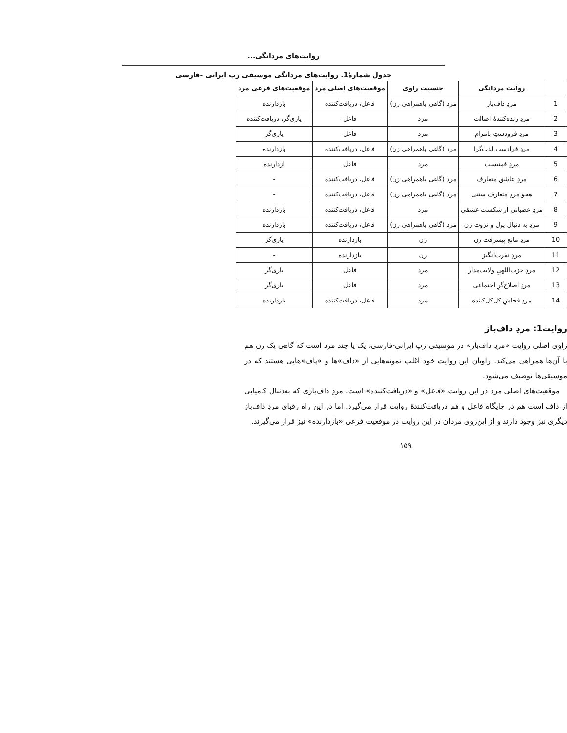روایت‌های مردانگی...
جدول شمارۀ1. روایت‌های مردانگی موسیقی رپ ایرانی -فارسی
| | روایت مردانگی | جنسیت راوی | موقعیت‌های اصلی مرد | موقعیت‌های فرعی مرد |
| --- | --- | --- | --- | --- |
| 1 | مردِ داف‌باز | مرد (گاهی باهمراهی زن) | فاعل، دریافت‌کننده | بازدارنده |
| 2 | مردِ زنده‌کنندۀ اصالت | مرد | فاعل | یاری‌گر، دریافت‌کننده |
| 3 | مردِ فرودستِ بامرام | مرد | فاعل | یاری‌گر |
| 4 | مردِ فرادست لذت‌گرا | مرد (گاهی باهمراهی زن) | فاعل، دریافت‌کننده | بازدارنده |
| 5 | مردِ فمنیست | مرد | فاعل | ازدارنده |
| 6 | مردِ عاشق متعارف | مرد (گاهی باهمراهی زن) | فاعل، دریافت‌کننده | - |
| 7 | هجو مردِ متعارف سنتی | مرد (گاهی باهمراهی زن) | فاعل، دریافت‌کننده | - |
| 8 | مردِ عصبانی از شکست عشقی | مرد | فاعل، دریافت‌کننده | بازدارنده |
| 9 | مردِ به دنبال پول و ثروت زن | مرد (گاهی باهمراهی زن) | فاعل، دریافت‌کننده | بازدارنده |
| 10 | مردِ مانع پیشرفت زن | زن | بازدارنده | یاری‌گر |
| 11 | مردِ نفرت‌انگیز | زن | بازدارنده | - |
| 12 | مردِ حزب‌اللهیِ ولایت‌مدار | مرد | فاعل | یاری‌گر |
| 13 | مردِ اصلاح‌گرِ اجتماعی | مرد | فاعل | یاری‌گر |
| 14 | مردِ فحاشِ کل‌کل‌کننده | مرد | فاعل، دریافت‌کننده | بازدارنده |
روایت1: مردِ داف‌باز
راوی اصلی روایت «مردِ داف‌باز» در موسیقی رپ ایرانی-فارسی، یک یا چند مرد است که گاهی یک زن هم با آن‌ها همراهی می‌کند. راویان این روایت خود اغلب نمونه‌هایی از «داف»ها و «پاف»هایی هستند که در موسیقی‌ها توصیف می‌شود.
موقعیت‌های اصلی مرد در این روایت «فاعل» و «دریافت‌کننده» است. مردِ داف‌بازی که به‌دنبال کامیابی از داف است هم در جایگاه فاعل و هم دریافت‌کنندۀ روایت قرار می‌گیرد. اما در این راه رقبای مردِ داف‌باز دیگری نیز وجود دارند و از این‌روی مردان در این روایت در موقعیت فرعی «بازدارنده» نیز قرار می‌گیرند.
۱۵۹